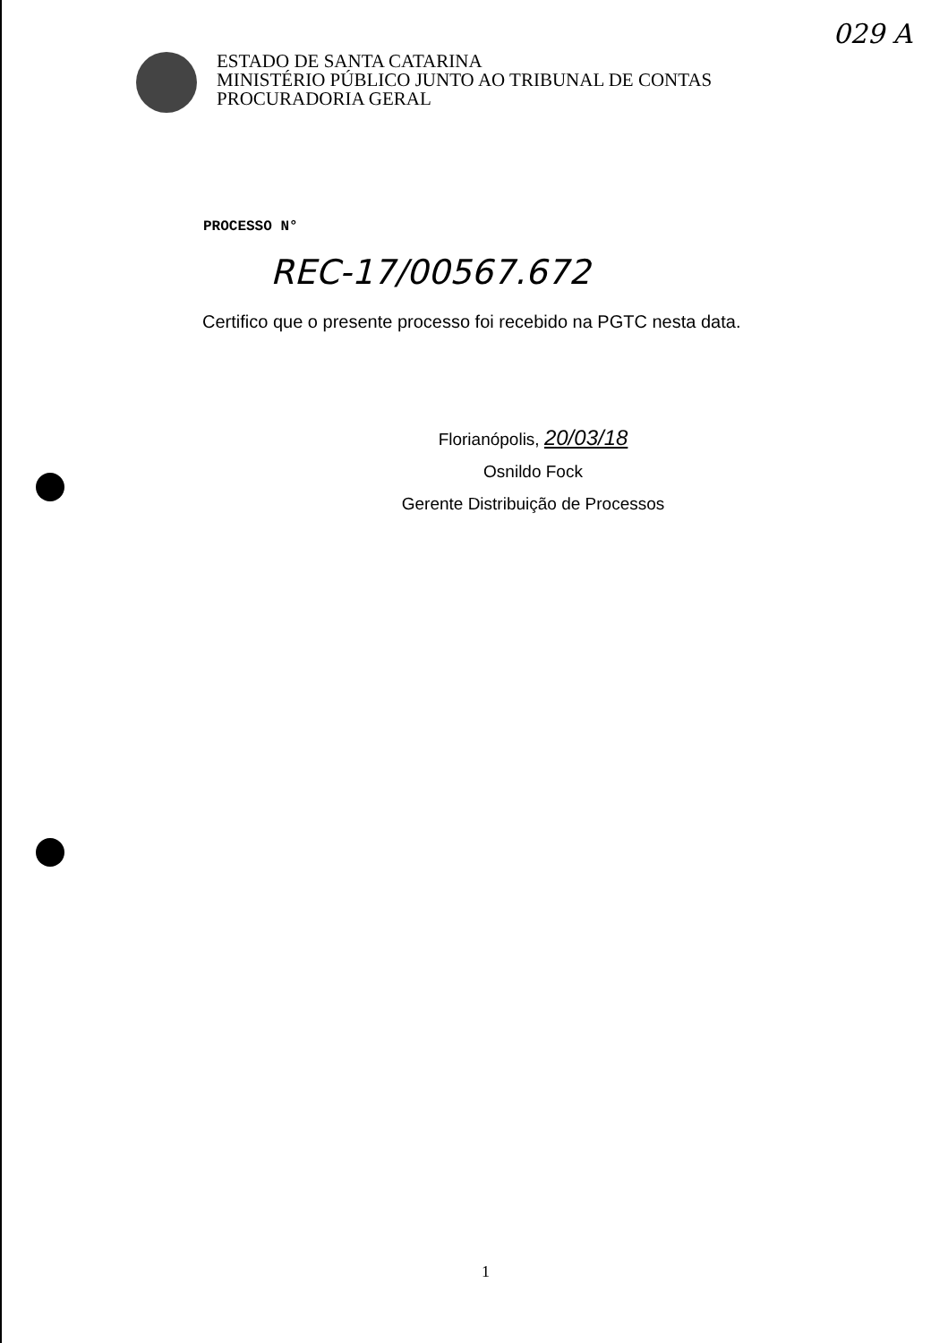029 A
ESTADO DE SANTA CATARINA
MINISTÉRIO PÚBLICO JUNTO AO TRIBUNAL DE CONTAS
PROCURADORIA GERAL
PROCESSO N°
REC-17/00567.672
Certifico que o presente processo foi recebido na PGTC nesta data.
Florianópolis, 20/03/18
Osnildo Fock
Gerente Distribuição de Processos
1